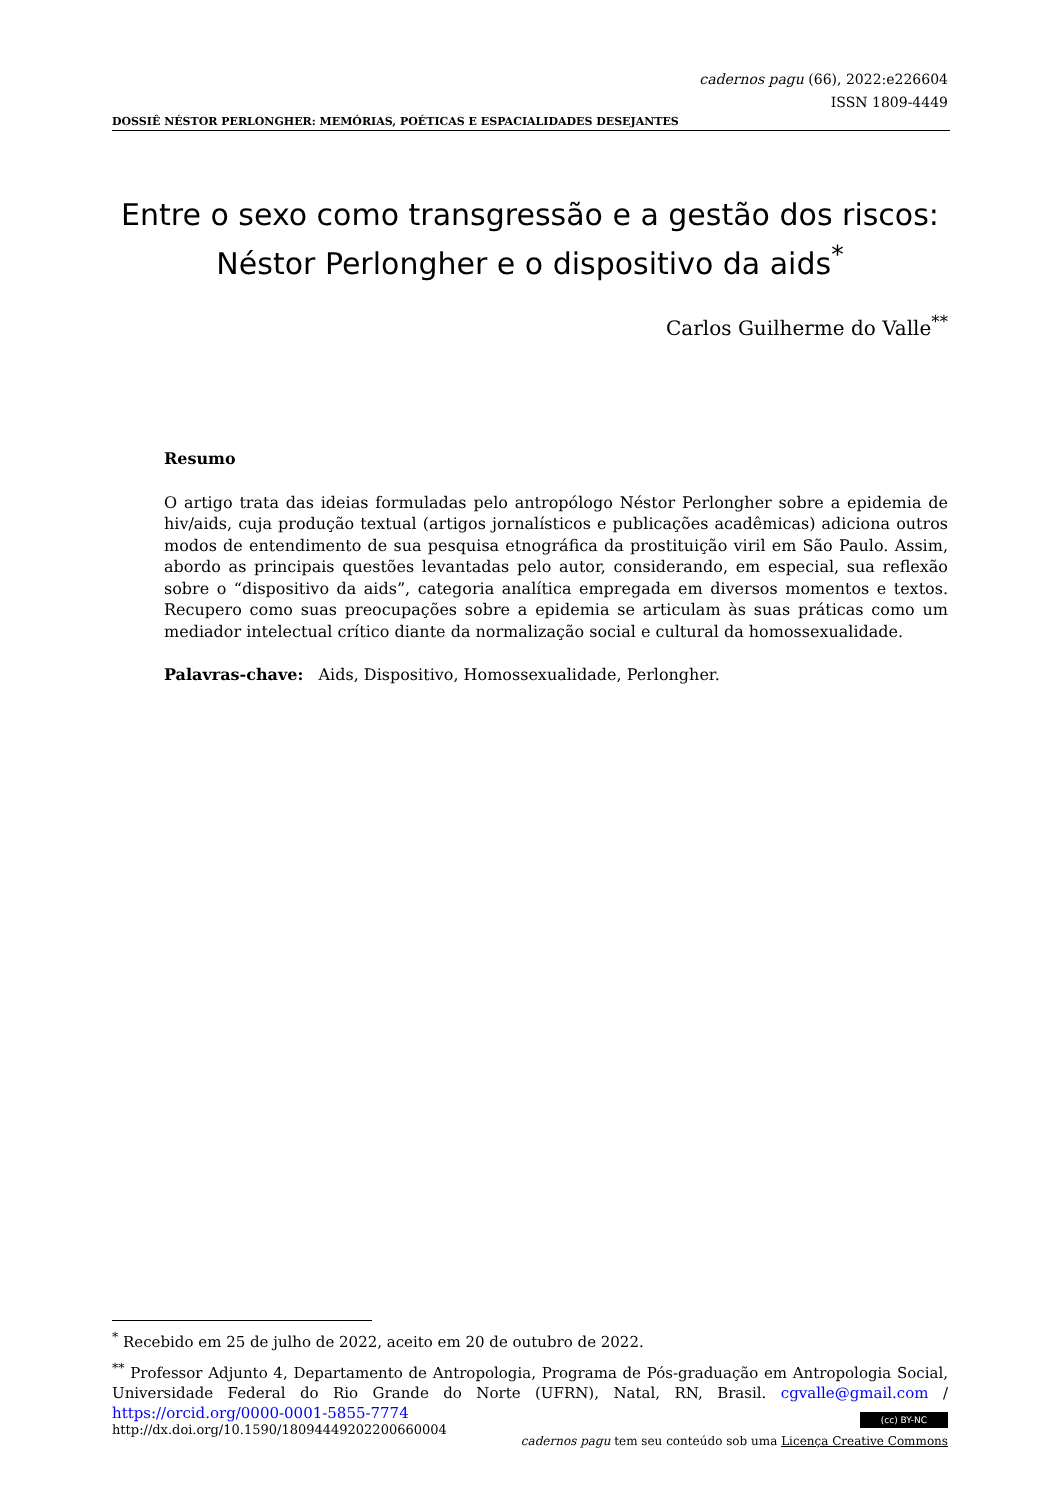cadernos pagu (66), 2022:e226604
ISSN 1809-4449
DOSSIÊ NÉSTOR PERLONGHER: MEMÓRIAS, POÉTICAS E ESPACIALIDADES DESEJANTES
Entre o sexo como transgressão e a gestão dos riscos:
Néstor Perlongher e o dispositivo da aids<sup>*</sup>
Carlos Guilherme do Valle<sup>**</sup>
Resumo
O artigo trata das ideias formuladas pelo antropólogo Néstor Perlongher sobre a epidemia de hiv/aids, cuja produção textual (artigos jornalísticos e publicações acadêmicas) adiciona outros modos de entendimento de sua pesquisa etnográfica da prostituição viril em São Paulo. Assim, abordo as principais questões levantadas pelo autor, considerando, em especial, sua reflexão sobre o “dispositivo da aids”, categoria analítica empregada em diversos momentos e textos. Recupero como suas preocupações sobre a epidemia se articulam às suas práticas como um mediador intelectual crítico diante da normalização social e cultural da homossexualidade.
Palavras-chave: Aids, Dispositivo, Homossexualidade, Perlongher.
<sup>*</sup> Recebido em 25 de julho de 2022, aceito em 20 de outubro de 2022.
<sup>**</sup> Professor Adjunto 4, Departamento de Antropologia, Programa de Pós-graduação em Antropologia Social, Universidade Federal do Rio Grande do Norte (UFRN), Natal, RN, Brasil. cgvalle@gmail.com / https://orcid.org/0000-0001-5855-7774
http://dx.doi.org/10.1590/18094449202200660004
(cc) BY-NC
cadernos pagu tem seu conteúdo sob uma Licença Creative Commons